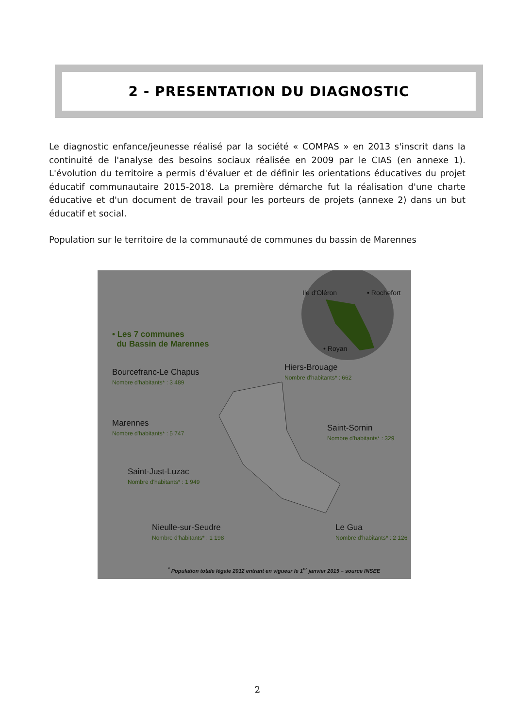2 - PRESENTATION DU DIAGNOSTIC
Le diagnostic enfance/jeunesse réalisé par la société « COMPAS » en 2013 s'inscrit dans la continuité de l'analyse des besoins sociaux réalisée en 2009 par le CIAS (en annexe 1). L'évolution du territoire a permis d'évaluer et de définir les orientations éducatives du projet éducatif communautaire 2015-2018. La première démarche fut la réalisation d'une charte éducative et d'un document de travail pour les porteurs de projets (annexe 2) dans un but éducatif et social.
Population sur le territoire de la communauté de communes du bassin de Marennes
Ile d'Oléron • Rochefort
• Royan
• Les 7 communes
du Bassin de Marennes
Bourcefranc-Le Chapus
Nombre d'habitants* : 3 489
Hiers-Brouage
Nombre d'habitants* : 662
Marennes
Nombre d'habitants* : 5 747
Saint-Sornin
Nombre d'habitants* : 329
Saint-Just-Luzac
Nombre d'habitants* : 1 949
Nieulle-sur-Seudre
Nombre d'habitants* : 1 198
Le Gua
Nombre d'habitants* : 2 126
<sup>*</sup> Population totale légale 2012 entrant en vigueur le 1<sup>er</sup> janvier 2015 – source INSEE
2